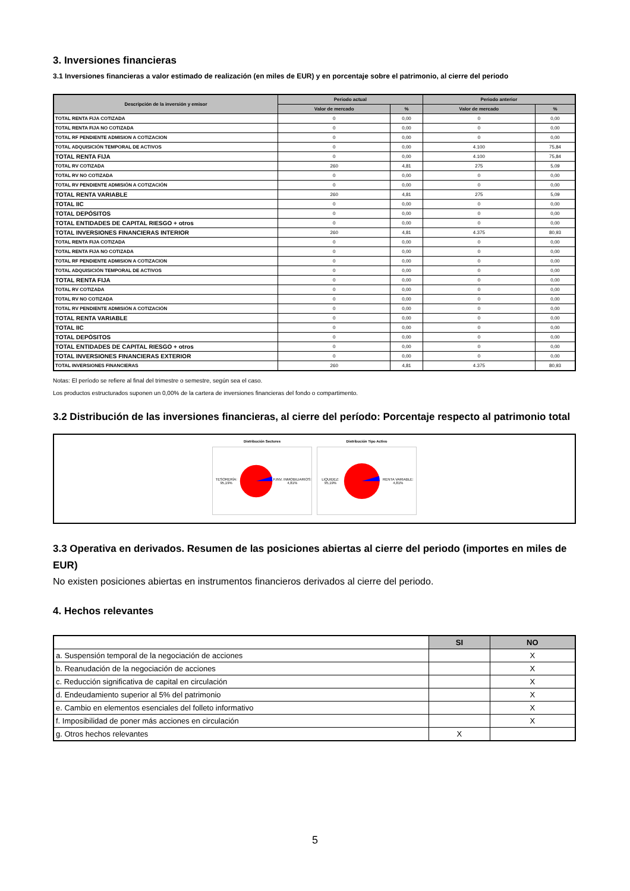3. Inversiones financieras
3.1 Inversiones financieras a valor estimado de realización (en miles de EUR) y en porcentaje sobre el patrimonio, al cierre del periodo
| Descripción de la inversión y emisor | Periodo actual | | Periodo anterior | |
| --- | --- | --- | --- | --- |
| | Valor de mercado | % | Valor de mercado | % |
| TOTAL RENTA FIJA COTIZADA | 0 | 0,00 | 0 | 0,00 |
| TOTAL RENTA FIJA NO COTIZADA | 0 | 0,00 | 0 | 0,00 |
| TOTAL RF PENDIENTE ADMISION A COTIZACION | 0 | 0,00 | 0 | 0,00 |
| TOTAL ADQUISICIÓN TEMPORAL DE ACTIVOS | 0 | 0,00 | 4.100 | 75,84 |
| TOTAL RENTA FIJA | 0 | 0,00 | 4.100 | 75,84 |
| TOTAL RV COTIZADA | 260 | 4,81 | 275 | 5,09 |
| TOTAL RV NO COTIZADA | 0 | 0,00 | 0 | 0,00 |
| TOTAL RV PENDIENTE ADMISIÓN A COTIZACIÓN | 0 | 0,00 | 0 | 0,00 |
| TOTAL RENTA VARIABLE | 260 | 4,81 | 275 | 5,09 |
| TOTAL IIC | 0 | 0,00 | 0 | 0,00 |
| TOTAL DEPÓSITOS | 0 | 0,00 | 0 | 0,00 |
| TOTAL ENTIDADES DE CAPITAL RIESGO + otros | 0 | 0,00 | 0 | 0,00 |
| TOTAL INVERSIONES FINANCIERAS INTERIOR | 260 | 4,81 | 4.375 | 80,93 |
| TOTAL RENTA FIJA COTIZADA | 0 | 0,00 | 0 | 0,00 |
| TOTAL RENTA FIJA NO COTIZADA | 0 | 0,00 | 0 | 0,00 |
| TOTAL RF PENDIENTE ADMISION A COTIZACION | 0 | 0,00 | 0 | 0,00 |
| TOTAL ADQUISICIÓN TEMPORAL DE ACTIVOS | 0 | 0,00 | 0 | 0,00 |
| TOTAL RENTA FIJA | 0 | 0,00 | 0 | 0,00 |
| TOTAL RV COTIZADA | 0 | 0,00 | 0 | 0,00 |
| TOTAL RV NO COTIZADA | 0 | 0,00 | 0 | 0,00 |
| TOTAL RV PENDIENTE ADMISIÓN A COTIZACIÓN | 0 | 0,00 | 0 | 0,00 |
| TOTAL RENTA VARIABLE | 0 | 0,00 | 0 | 0,00 |
| TOTAL IIC | 0 | 0,00 | 0 | 0,00 |
| TOTAL DEPÓSITOS | 0 | 0,00 | 0 | 0,00 |
| TOTAL ENTIDADES DE CAPITAL RIESGO + otros | 0 | 0,00 | 0 | 0,00 |
| TOTAL INVERSIONES FINANCIERAS EXTERIOR | 0 | 0,00 | 0 | 0,00 |
| TOTAL INVERSIONES FINANCIERAS | 260 | 4,81 | 4.375 | 80,93 |
Notas: El período se refiere al final del trimestre o semestre, según sea el caso.
Los productos estructurados suponen un 0,00% de la cartera de inversiones financieras del fondo o compartimento.
3.2 Distribución de las inversiones financieras, al cierre del período: Porcentaje respecto al patrimonio total
Distribución Sectores
TESORERÍA: 95,19% F.INV. INMOBILIARIOS: 4,81%
Distribución Tipo Activo
LIQUIDEZ: 95,19% RENTA VARIABLE: 4,81%
3.3 Operativa en derivados. Resumen de las posiciones abiertas al cierre del periodo (importes en miles de EUR)
No existen posiciones abiertas en instrumentos financieros derivados al cierre del periodo.
4. Hechos relevantes
| | SI | NO |
| --- | --- | --- |
| a. Suspensión temporal de la negociación de acciones | | X |
| b. Reanudación de la negociación de acciones | | X |
| c. Reducción significativa de capital en circulación | | X |
| d. Endeudamiento superior al 5% del patrimonio | | X |
| e. Cambio en elementos esenciales del folleto informativo | | X |
| f. Imposibilidad de poner más acciones en circulación | | X |
| g. Otros hechos relevantes | X | |
5